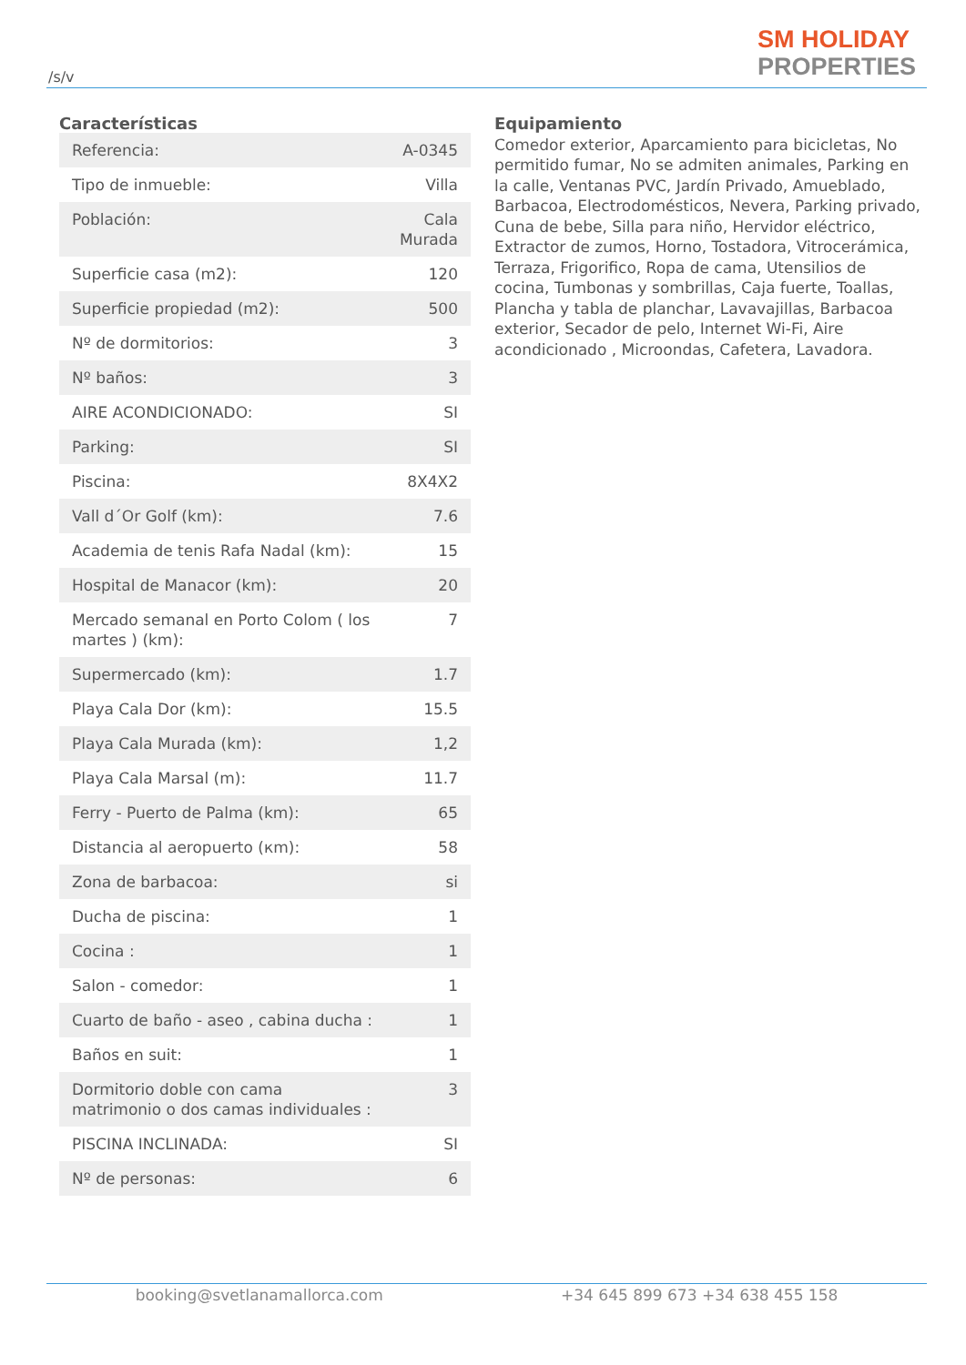/s/v
SM HOLIDAY
PROPERTIES
Características
| Referencia: | A-0345 |
| Tipo de inmueble: | Villa |
| Población: | Cala Murada |
| Superficie casa (m2): | 120 |
| Superficie propiedad (m2): | 500 |
| Nº de dormitorios: | 3 |
| Nº baños: | 3 |
| AIRE ACONDICIONADO: | SI |
| Parking: | SI |
| Piscina: | 8X4X2 |
| Vall d´Or Golf (km): | 7.6 |
| Academia de tenis Rafa Nadal (km): | 15 |
| Hospital de Manacor (km): | 20 |
| Mercado semanal en Porto Colom ( los martes ) (km): | 7 |
| Supermercado (km): | 1.7 |
| Playa Cala Dor (km): | 15.5 |
| Playa Cala Murada (km): | 1,2 |
| Playa Cala Marsal (m): | 11.7 |
| Ferry - Puerto de Palma (km): | 65 |
| Distancia al aeropuerto (кm): | 58 |
| Zona de barbacoa: | si |
| Ducha de piscina: | 1 |
| Cocina : | 1 |
| Salon - comedor: | 1 |
| Cuarto de baño - aseo , cabina ducha : | 1 |
| Baños en suit: | 1 |
| Dormitorio doble con cama matrimonio o dos camas individuales : | 3 |
| PISCINA INCLINADA: | SI |
| Nº de personas: | 6 |
Equipamiento
Comedor exterior, Aparcamiento para bicicletas, No permitido fumar, No se admiten animales, Parking en la calle, Ventanas PVC, Jardín Privado, Amueblado, Barbacoa, Electrodomésticos, Nevera, Parking privado, Cuna de bebe, Silla para niño, Hervidor eléctrico, Extractor de zumos, Horno, Tostadora, Vitrocerámica, Terraza, Frigorifico, Ropa de cama, Utensilios de cocina, Tumbonas y sombrillas, Caja fuerte, Toallas, Plancha y tabla de planchar, Lavavajillas, Barbacoa exterior, Secador de pelo, Internet Wi-Fi, Aire acondicionado , Microondas, Cafetera, Lavadora.
booking@svetlanamallorca.com +34 645 899 673 +34 638 455 158